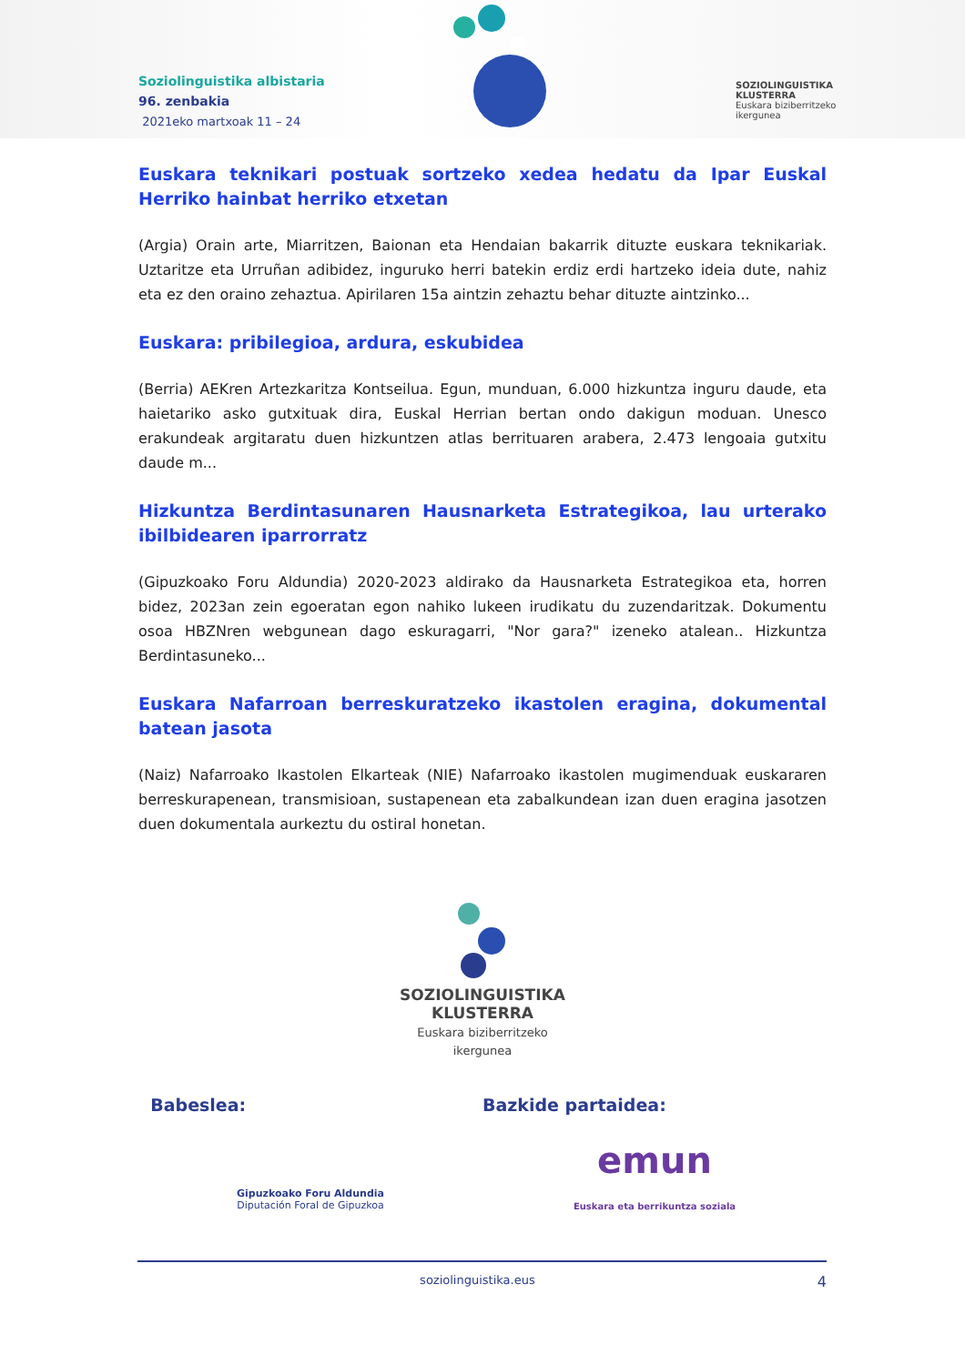Soziolinguistika albistaria
96. zenbakia
2021eko martxoak 11 – 24
SOZIOLINGUISTIKA
KLUSTERRA
Euskara biziberritzeko
ikergunea
Euskara teknikari postuak sortzeko xedea hedatu da Ipar Euskal Herriko hainbat herriko etxetan
(Argia) Orain arte, Miarritzen, Baionan eta Hendaian bakarrik dituzte euskara teknikariak. Uztaritze eta Urruñan adibidez, inguruko herri batekin erdiz erdi hartzeko ideia dute, nahiz eta ez den oraino zehaztua. Apirilaren 15a aintzin zehaztu behar dituzte aintzinko...
Euskara: pribilegioa, ardura, eskubidea
(Berria) AEKren Artezkaritza Kontseilua. Egun, munduan, 6.000 hizkuntza inguru daude, eta haietariko asko gutxituak dira, Euskal Herrian bertan ondo dakigun moduan. Unesco erakundeak argitaratu duen hizkuntzen atlas berrituaren arabera, 2.473 lengoaia gutxitu daude m...
Hizkuntza Berdintasunaren Hausnarketa Estrategikoa, lau urterako ibilbidearen iparrorratz
(Gipuzkoako Foru Aldundia) 2020-2023 aldirako da Hausnarketa Estrategikoa eta, horren bidez, 2023an zein egoeratan egon nahiko lukeen irudikatu du zuzendaritzak. Dokumentu osoa HBZNren webgunean dago eskuragarri, "Nor gara?" izeneko atalean.. Hizkuntza Berdintasuneko...
Euskara Nafarroan berreskuratzeko ikastolen eragina, dokumental batean jasota
(Naiz) Nafarroako Ikastolen Elkarteak (NIE) Nafarroako ikastolen mugimenduak euskararen berreskurapenean, transmisioan, sustapenean eta zabalkundean izan duen eragina jasotzen duen dokumentala aurkeztu du ostiral honetan.
SOZIOLINGUISTIKA
KLUSTERRA
Euskara biziberritzeko
ikergunea
Babeslea:
Gipuzkoako Foru Aldundia
Diputación Foral de Gipuzkoa
Bazkide partaidea:
emun
Euskara eta berrikuntza soziala
soziolinguistika.eus 4